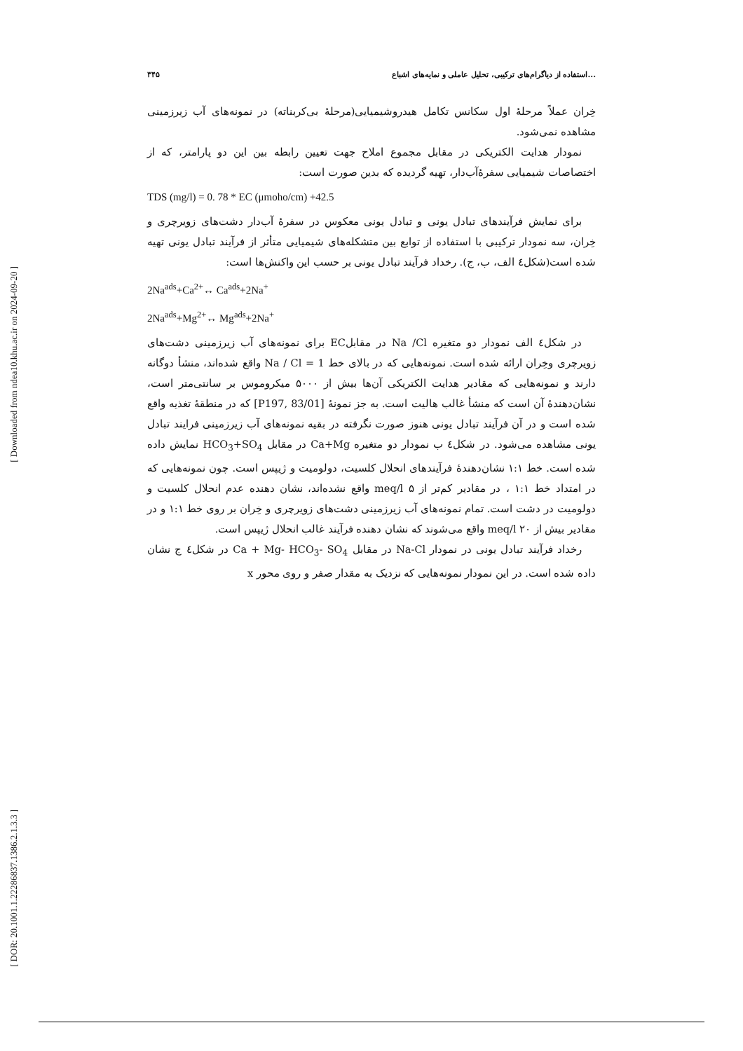[ Downloaded from ndea10.khu.ac.ir on 2024-09-20 ]
[ DOR: 20.1001.1.22286837.1386.2.1.3.3 ]
۳۴۵ استفاده از دیاگرام‌های ترکیبی، تحلیل عاملی و نمایه‌های اشباع...
خِران عملاً مرحلهٔ اول سکانس تکامل هیدروشیمیایی(مرحلهٔ بی‌کربناته) در نمونه‌های آب زیرزمینی مشاهده نمی‌شود.
نمودار هدایت الکتریکی در مقابل مجموع املاح جهت تعیین رابطه بین این دو پارامتر، که از اختصاصات شیمیایی سفرهٔ‌آب‌دار، تهیه گردیده که بدین صورت است:
TDS (mg/l) = 0. 78 * EC (μmoho/cm) +42.5
برای نمایش فرآیندهای تبادل یونی و تبادل یونی معکوس در سفرهٔ آب‌دار دشت‌های زویرچری و خِران، سه نمودار ترکیبی با استفاده از توابع بین متشکله‌های شیمیایی متأثر از فرآیند تبادل یونی تهیه شده است(شکل٤ الف، ب، ج). رخداد فرآیند تبادل یونی بر حسب این واکنش‌ها است:
2Na<sup>ads</sup>+Ca<sup>2+</sup>↔ Ca<sup>ads</sup>+2Na<sup>+</sup>
2Na<sup>ads</sup>+Mg<sup>2+</sup>↔ Mg<sup>ads</sup>+2Na<sup>+</sup>
در شکل٤ الف نمودار دو متغیره Na /Cl در مقابلEC برای نمونه‌های آب زیرزمینی دشت‌های زویرچری وخِران ارائه شده است. نمونه‌هایی که در بالای خط Na / Cl = 1 واقع شده‌اند، منشأ دوگانه دارند و نمونه‌هایی که مقادیر هدایت الکتریکی آن‌ها بیش از ۵۰۰۰ میکروموس بر سانتی‌متر است، نشان‌دهندهٔ آن است که منشأ غالب هالیت است. به جز نمونهٔ [P197, 83/01] که در منطقهٔ تغذیه واقع شده است و در آن فرآیند تبادل یونی هنوز صورت نگرفته در بقیه نمونه‌های آب زیرزمینی فرایند تبادل یونی مشاهده می‌شود. در شکل٤ ب نمودار دو متغیره Ca+Mg در مقابل HCO<sub>3</sub>+SO<sub>4</sub> نمایش داده شده است. خط ۱:۱ نشان‌دهندهٔ فرآیندهای انحلال کلسیت، دولومیت و ژیپس است. چون نمونه‌هایی که در امتداد خط ۱:۱ ، در مقادیر کم‌تر از ۵ meq/l واقع نشده‌اند، نشان دهنده عدم انحلال کلسیت و دولومیت در دشت است. تمام نمونه‌های آب زیرزمینی دشت‌های زویرچری و خِران بر روی خط ۱:۱ و در مقادیر بیش از ۲۰ meq/l واقع می‌شوند که نشان دهنده فرآیند غالب انحلال ژیپس است.
رخداد فرآیند تبادل یونی در نمودار Na-Cl در مقابل Ca + Mg- HCO<sub>3</sub>- SO<sub>4</sub> در شکل٤ ج نشان داده شده است. در این نمودار نمونه‌هایی که نزدیک به مقدار صفر و روی محور x